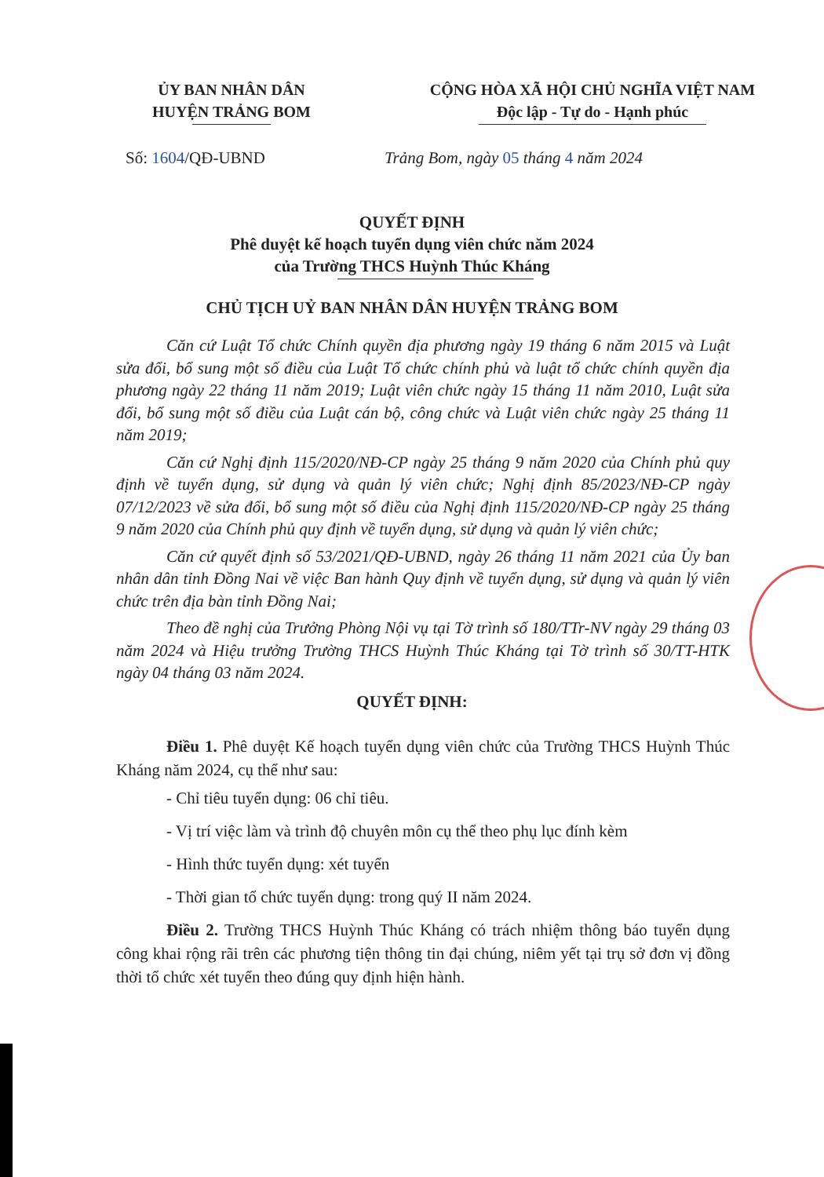ỦY BAN NHÂN DÂN
HUYỆN TRẢNG BOM
CỘNG HÒA XÃ HỘI CHỦ NGHĨA VIỆT NAM
Độc lập - Tự do - Hạnh phúc
Số: 1604/QĐ-UBND Trảng Bom, ngày 05 tháng 4 năm 2024
QUYẾT ĐỊNH
Phê duyệt kế hoạch tuyển dụng viên chức năm 2024
của Trường THCS Huỳnh Thúc Kháng
CHỦ TỊCH UỶ BAN NHÂN DÂN HUYỆN TRẢNG BOM
Căn cứ Luật Tổ chức Chính quyền địa phương ngày 19 tháng 6 năm 2015 và Luật sửa đổi, bổ sung một số điều của Luật Tổ chức chính phủ và luật tổ chức chính quyền địa phương ngày 22 tháng 11 năm 2019; Luật viên chức ngày 15 tháng 11 năm 2010, Luật sửa đổi, bổ sung một số điều của Luật cán bộ, công chức và Luật viên chức ngày 25 tháng 11 năm 2019;
Căn cứ Nghị định 115/2020/NĐ-CP ngày 25 tháng 9 năm 2020 của Chính phủ quy định về tuyển dụng, sử dụng và quản lý viên chức; Nghị định 85/2023/NĐ-CP ngày 07/12/2023 về sửa đổi, bổ sung một số điều của Nghị định 115/2020/NĐ-CP ngày 25 tháng 9 năm 2020 của Chính phủ quy định về tuyển dụng, sử dụng và quản lý viên chức;
Căn cứ quyết định số 53/2021/QĐ-UBND, ngày 26 tháng 11 năm 2021 của Ủy ban nhân dân tỉnh Đồng Nai về việc Ban hành Quy định về tuyển dụng, sử dụng và quản lý viên chức trên địa bàn tỉnh Đồng Nai;
Theo đề nghị của Trưởng Phòng Nội vụ tại Tờ trình số 180/TTr-NV ngày 29 tháng 03 năm 2024 và Hiệu trưởng Trường THCS Huỳnh Thúc Kháng tại Tờ trình số 30/TT-HTK ngày 04 tháng 03 năm 2024.
QUYẾT ĐỊNH:
Điều 1. Phê duyệt Kế hoạch tuyển dụng viên chức của Trường THCS Huỳnh Thúc Kháng năm 2024, cụ thể như sau:
- Chỉ tiêu tuyển dụng: 06 chỉ tiêu.
- Vị trí việc làm và trình độ chuyên môn cụ thể theo phụ lục đính kèm
- Hình thức tuyển dụng: xét tuyển
- Thời gian tổ chức tuyển dụng: trong quý II năm 2024.
Điều 2. Trường THCS Huỳnh Thúc Kháng có trách nhiệm thông báo tuyển dụng công khai rộng rãi trên các phương tiện thông tin đại chúng, niêm yết tại trụ sở đơn vị đồng thời tổ chức xét tuyển theo đúng quy định hiện hành.